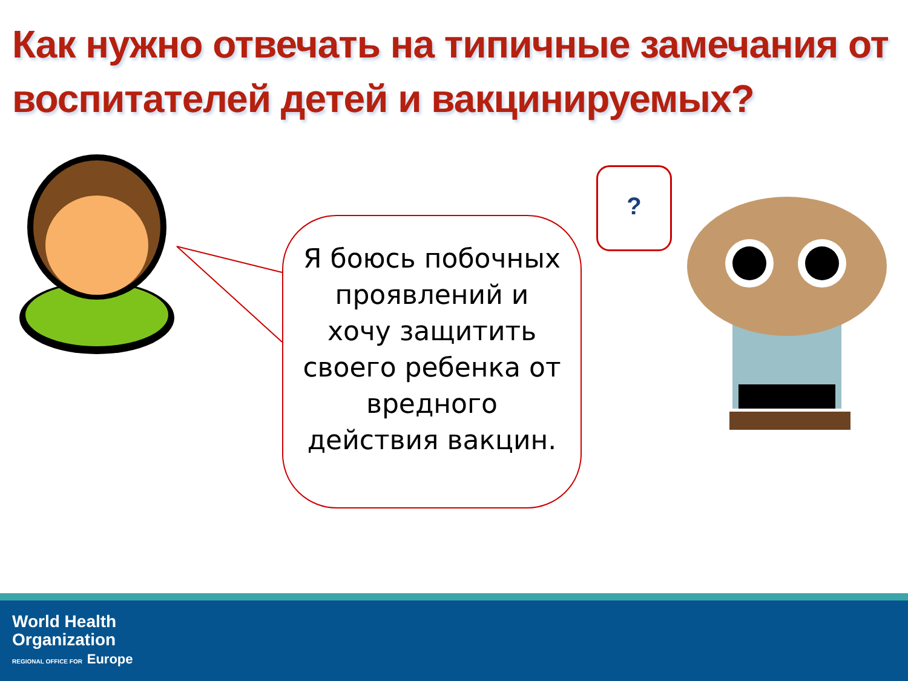Как нужно отвечать на типичные замечания от воспитателей детей и вакцинируемых?
Я боюсь побочных проявлений и хочу защитить своего ребенка от вредного действия вакцин.
?
World Health
Organization
REGIONAL OFFICE FOR Europe